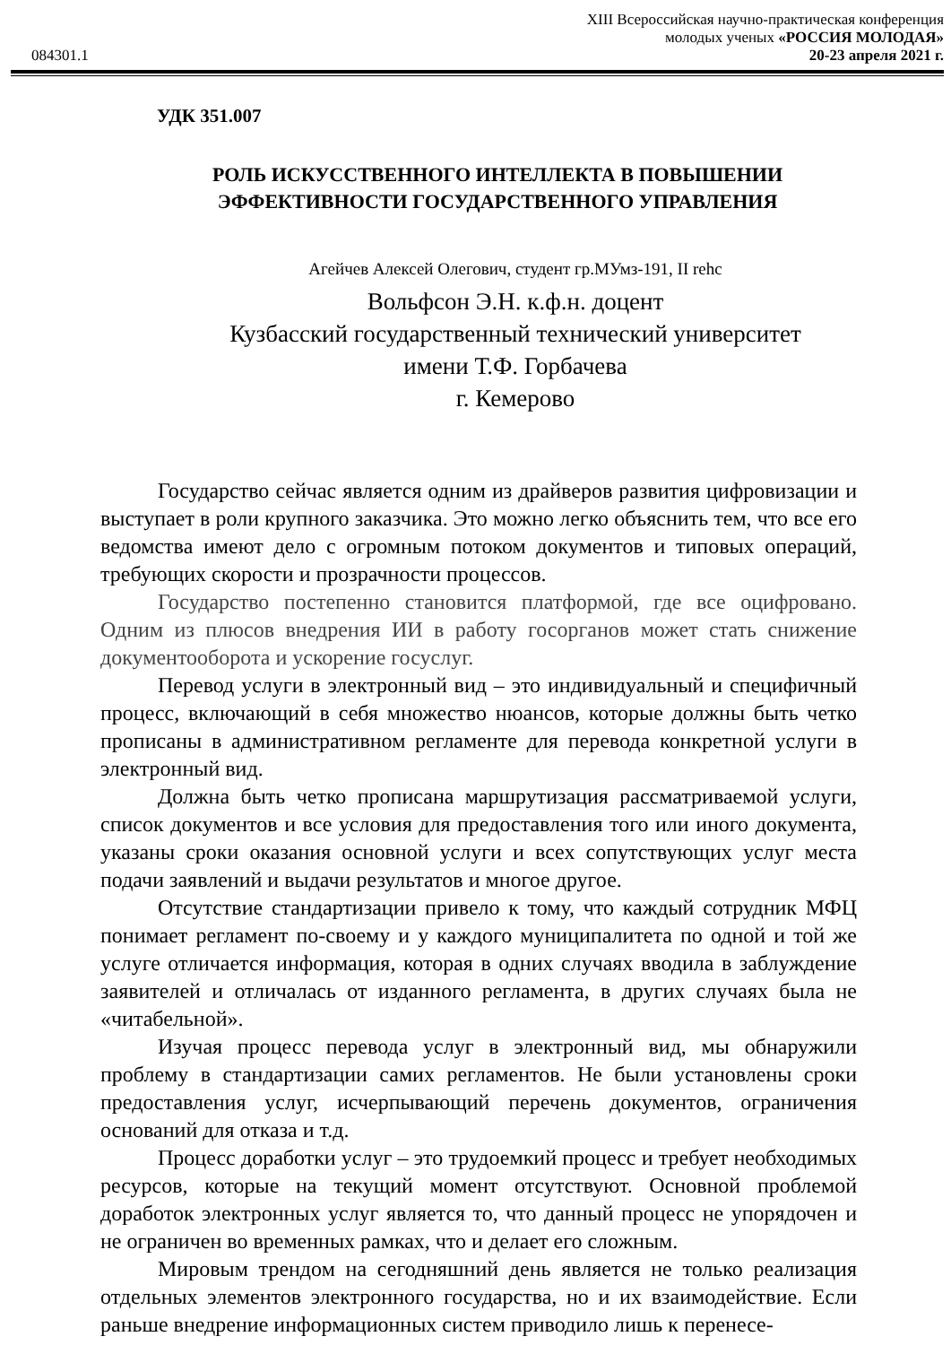XIII Всероссийская научно-практическая конференция
молодых ученых «РОССИЯ МОЛОДАЯ»
084301.1 20-23 апреля 2021 г.
УДК 351.007
РОЛЬ ИСКУССТВЕННОГО ИНТЕЛЛЕКТА В ПОВЫШЕНИИ
ЭФФЕКТИВНОСТИ ГОСУДАРСТВЕННОГО УПРАВЛЕНИЯ
Агейчев Алексей Олегович, студент гр.МУмз-191, II rehc
Вольфсон Э.Н. к.ф.н. доцент
Кузбасский государственный технический университет
имени Т.Ф. Горбачева
г. Кемерово
Государство сейчас является одним из драйверов развития цифровизации и выступает в роли крупного заказчика. Это можно легко объяснить тем, что все его ведомства имеют дело с огромным потоком документов и типовых операций, требующих скорости и прозрачности процессов.
Государство постепенно становится платформой, где все оцифровано. Одним из плюсов внедрения ИИ в работу госорганов может стать снижение документооборота и ускорение госуслуг.
Перевод услуги в электронный вид – это индивидуальный и специфичный процесс, включающий в себя множество нюансов, которые должны быть четко прописаны в административном регламенте для перевода конкретной услуги в электронный вид.
Должна быть четко прописана маршрутизация рассматриваемой услуги, список документов и все условия для предоставления того или иного документа, указаны сроки оказания основной услуги и всех сопутствующих услуг места подачи заявлений и выдачи результатов и многое другое.
Отсутствие стандартизации привело к тому, что каждый сотрудник МФЦ понимает регламент по-своему и у каждого муниципалитета по одной и той же услуге отличается информация, которая в одних случаях вводила в заблуждение заявителей и отличалась от изданного регламента, в других случаях была не «читабельной».
Изучая процесс перевода услуг в электронный вид, мы обнаружили проблему в стандартизации самих регламентов. Не были установлены сроки предоставления услуг, исчерпывающий перечень документов, ограничения оснований для отказа и т.д.
Процесс доработки услуг – это трудоемкий процесс и требует необходимых ресурсов, которые на текущий момент отсутствуют. Основной проблемой доработок электронных услуг является то, что данный процесс не упорядочен и не ограничен во временных рамках, что и делает его сложным.
Мировым трендом на сегодняшний день является не только реализация отдельных элементов электронного государства, но и их взаимодействие. Если раньше внедрение информационных систем приводило лишь к перенесе-